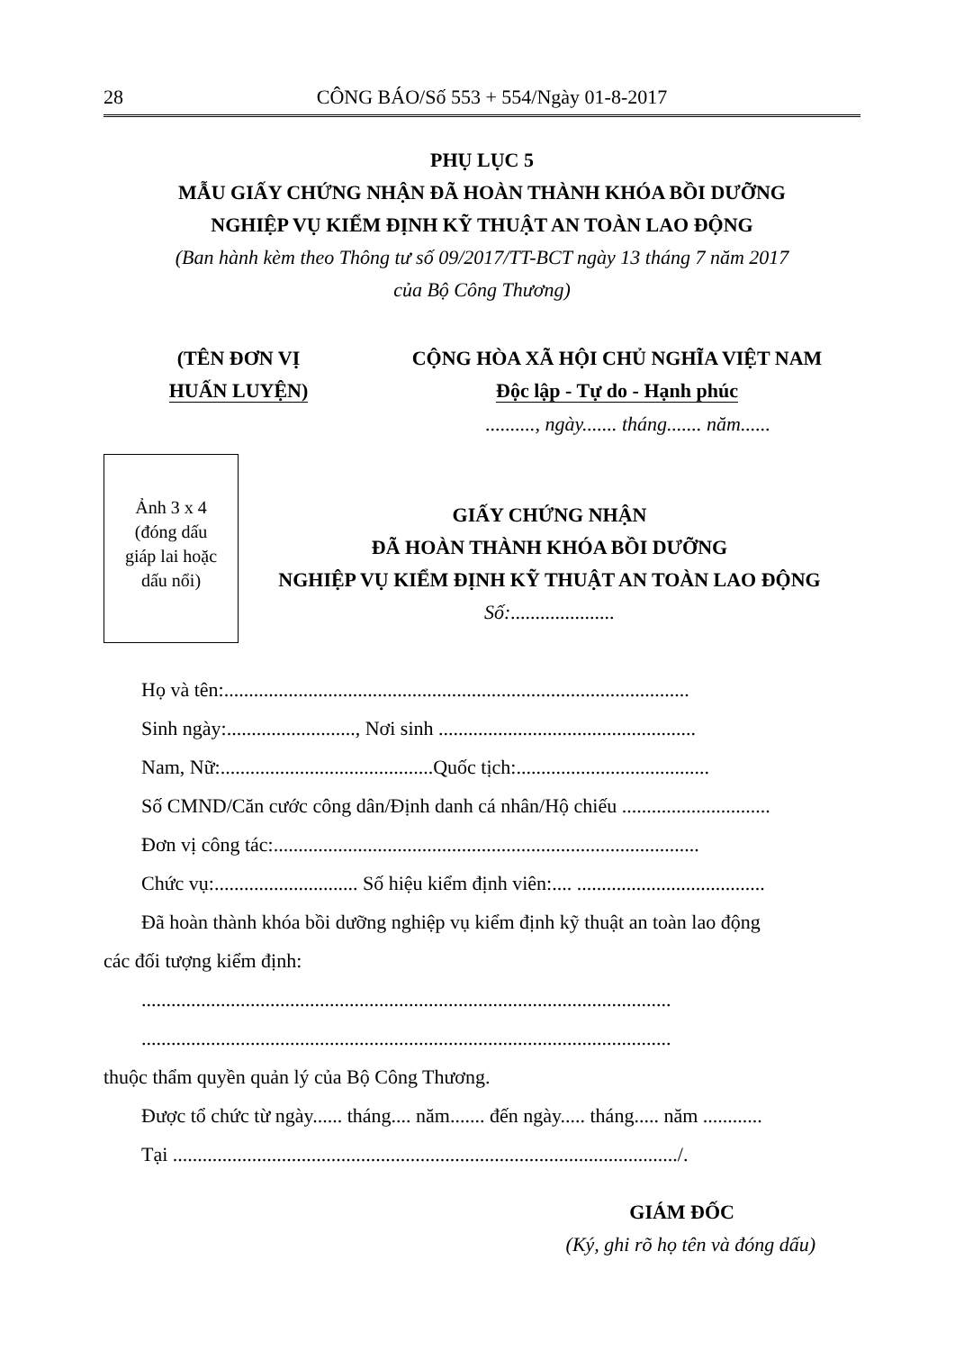28 CÔNG BÁO/Số 553 + 554/Ngày 01-8-2017
PHỤ LỤC 5
MẪU GIẤY CHỨNG NHẬN ĐÃ HOÀN THÀNH KHÓA BỒI DƯỠNG
NGHIỆP VỤ KIỂM ĐỊNH KỸ THUẬT AN TOÀN LAO ĐỘNG
(Ban hành kèm theo Thông tư số 09/2017/TT-BCT ngày 13 tháng 7 năm 2017
của Bộ Công Thương)
(TÊN ĐƠN VỊ
HUẤN LUYỆN)
CỘNG HÒA XÃ HỘI CHỦ NGHĨA VIỆT NAM
Độc lập - Tự do - Hạnh phúc
.........., ngày....... tháng....... năm......
Ảnh 3 x 4
(đóng dấu
giáp lai hoặc
dấu nổi)
GIẤY CHỨNG NHẬN
ĐÃ HOÀN THÀNH KHÓA BỒI DƯỠNG
NGHIỆP VỤ KIỂM ĐỊNH KỸ THUẬT AN TOÀN LAO ĐỘNG
Số:.....................
Họ và tên:..............................................................................................
Sinh ngày:.........................., Nơi sinh ....................................................
Nam, Nữ:...........................................Quốc tịch:.......................................
Số CMND/Căn cước công dân/Định danh cá nhân/Hộ chiếu ..............................
Đơn vị công tác:......................................................................................
Chức vụ:............................. Số hiệu kiểm định viên:.... ......................................
Đã hoàn thành khóa bồi dưỡng nghiệp vụ kiểm định kỹ thuật an toàn lao động
các đối tượng kiểm định:
...........................................................................................................
...........................................................................................................
thuộc thẩm quyền quản lý của Bộ Công Thương.
Được tổ chức từ ngày...... tháng.... năm....... đến ngày..... tháng..... năm ............
Tại ....................................................................................................../.
GIÁM ĐỐC
(Ký, ghi rõ họ tên và đóng dấu)